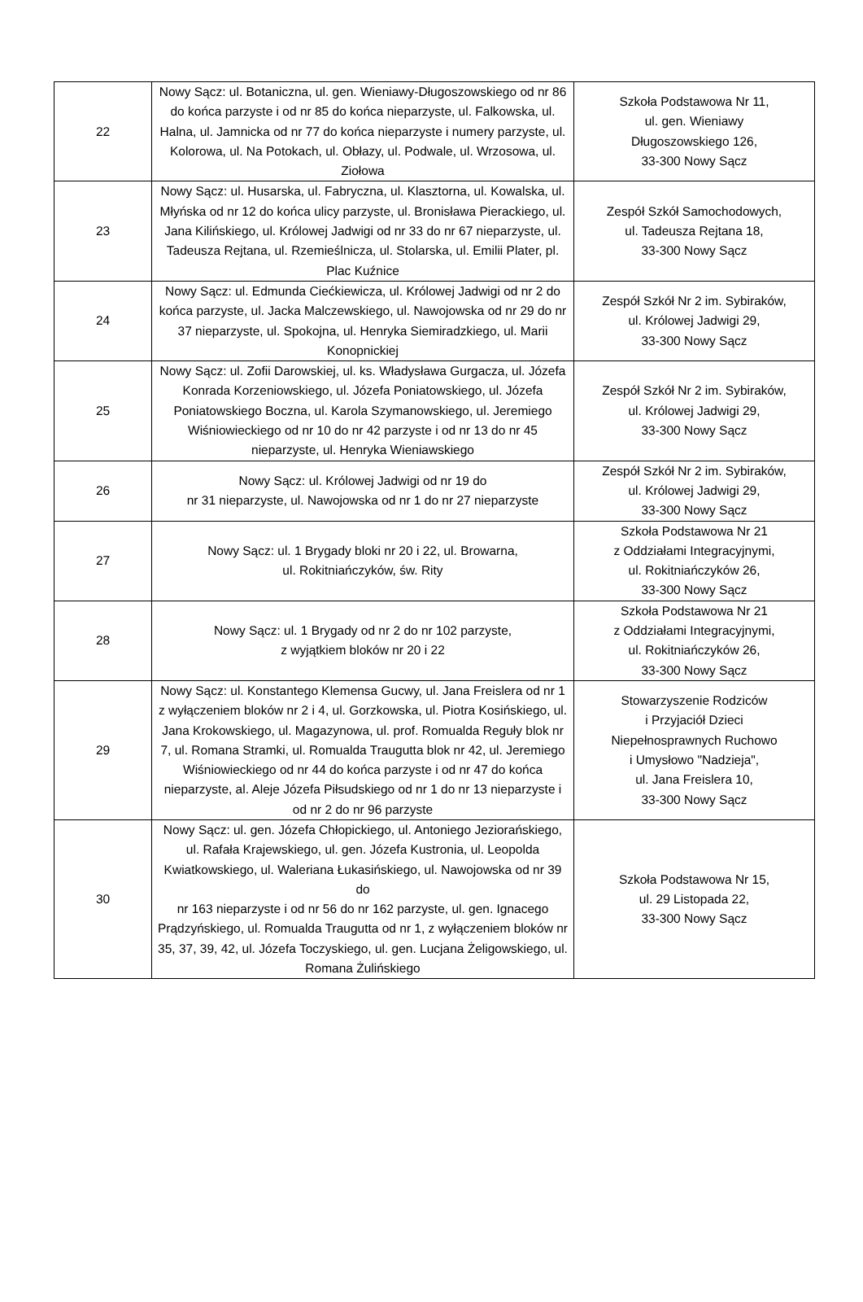| 22 | Nowy Sącz: ul. Botaniczna, ul. gen. Wieniawy-Długoszowskiego od nr 86 do końca parzyste i od nr 85 do końca nieparzyste, ul. Falkowska, ul. Halna, ul. Jamnicka od nr 77 do końca nieparzyste i numery parzyste, ul. Kolorowa, ul. Na Potokach, ul. Obłazy, ul. Podwale, ul. Wrzosowa, ul. Ziołowa | Szkoła Podstawowa Nr 11, ul. gen. Wieniawy Długoszowskiego 126, 33-300 Nowy Sącz |
| 23 | Nowy Sącz: ul. Husarska, ul. Fabryczna, ul. Klasztorna, ul. Kowalska, ul. Młyńska od nr 12 do końca ulicy parzyste, ul. Bronisława Pierackiego, ul. Jana Kilińskiego, ul. Królowej Jadwigi od nr 33 do nr 67 nieparzyste, ul. Tadeusza Rejtana, ul. Rzemieślnicza, ul. Stolarska, ul. Emilii Plater, pl. Plac Kuźnice | Zespół Szkół Samochodowych, ul. Tadeusza Rejtana 18, 33-300 Nowy Sącz |
| 24 | Nowy Sącz: ul. Edmunda Ciećkiewicza, ul. Królowej Jadwigi od nr 2 do końca parzyste, ul. Jacka Malczewskiego, ul. Nawojowska od nr 29 do nr 37 nieparzyste, ul. Spokojna, ul. Henryka Siemiradzkiego, ul. Marii Konopnickiej | Zespół Szkół Nr 2 im. Sybiraków, ul. Królowej Jadwigi 29, 33-300 Nowy Sącz |
| 25 | Nowy Sącz: ul. Zofii Darowskiej, ul. ks. Władysława Gurgacza, ul. Józefa Konrada Korzeniowskiego, ul. Józefa Poniatowskiego, ul. Józefa Poniatowskiego Boczna, ul. Karola Szymanowskiego, ul. Jeremiego Wiśniowieckiego od nr 10 do nr 42 parzyste i od nr 13 do nr 45 nieparzyste, ul. Henryka Wieniawskiego | Zespół Szkół Nr 2 im. Sybiraków, ul. Królowej Jadwigi 29, 33-300 Nowy Sącz |
| 26 | Nowy Sącz: ul. Królowej Jadwigi od nr 19 do nr 31 nieparzyste, ul. Nawojowska od nr 1 do nr 27 nieparzyste | Zespół Szkół Nr 2 im. Sybiraków, ul. Królowej Jadwigi 29, 33-300 Nowy Sącz |
| 27 | Nowy Sącz: ul. 1 Brygady bloki nr 20 i 22, ul. Browarna, ul. Rokitniańczyków, św. Rity | Szkoła Podstawowa Nr 21 z Oddziałami Integracyjnymi, ul. Rokitniańczyków 26, 33-300 Nowy Sącz |
| 28 | Nowy Sącz: ul. 1 Brygady od nr 2 do nr 102 parzyste, z wyjątkiem bloków nr 20 i 22 | Szkoła Podstawowa Nr 21 z Oddziałami Integracyjnymi, ul. Rokitniańczyków 26, 33-300 Nowy Sącz |
| 29 | Nowy Sącz: ul. Konstantego Klemensa Gucwy, ul. Jana Freislera od nr 1 z wyłączeniem bloków nr 2 i 4, ul. Gorzkowska, ul. Piotra Kosińskiego, ul. Jana Krokowskiego, ul. Magazynowa, ul. prof. Romualda Reguły blok nr 7, ul. Romana Stramki, ul. Romualda Traugutta blok nr 42, ul. Jeremiego Wiśniowieckiego od nr 44 do końca parzyste i od nr 47 do końca nieparzyste, al. Aleje Józefa Piłsudskiego od nr 1 do nr 13 nieparzyste i od nr 2 do nr 96 parzyste | Stowarzyszenie Rodziców i Przyjaciół Dzieci Niepełnosprawnych Ruchowo i Umysłowo "Nadzieja", ul. Jana Freislera 10, 33-300 Nowy Sącz |
| 30 | Nowy Sącz: ul. gen. Józefa Chłopickiego, ul. Antoniego Jeziorańskiego, ul. Rafała Krajewskiego, ul. gen. Józefa Kustronia, ul. Leopolda Kwiatkowskiego, ul. Waleriana Łukasińskiego, ul. Nawojowska od nr 39 do nr 163 nieparzyste i od nr 56 do nr 162 parzyste, ul. gen. Ignacego Prądzyńskiego, ul. Romualda Traugutta od nr 1, z wyłączeniem bloków nr 35, 37, 39, 42, ul. Józefa Toczyskiego, ul. gen. Lucjana Żeligowskiego, ul. Romana Żulińskiego | Szkoła Podstawowa Nr 15, ul. 29 Listopada 22, 33-300 Nowy Sącz |